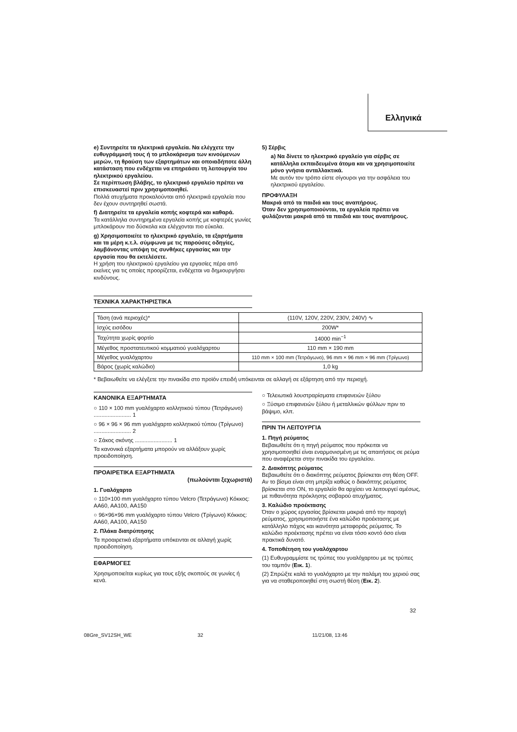Ελληνικά
e) Συντηρείτε τα ηλεκτρικά εργαλεία. Να ελέγχετε την ευθυγράμμισή τους ή το μπλοκάρισμα των κινούμενων μερών, τη θραύση των εξαρτημάτων και οποιαδήποτε άλλη κατάσταση που ενδέχεται να επηρεάσει τη λειτουργία του ηλεκτρικού εργαλείου.
Σε περίπτωση βλάβης, το ηλεκτρικό εργαλείο πρέπει να επισκευαστεί πριν χρησιμοποιηθεί.
Πολλά ατυχήματα προκαλούνται από ηλεκτρικά εργαλεία που δεν έχουν συντηρηθεί σωστά.
f) Διατηρείτε τα εργαλεία κοπής κοφτερά και καθαρά.
Τα κατάλληλα συντηρημένα εργαλεία κοπής με κοφτερές γωνίες μπλοκάρουν πιο δύσκολα και ελέγχονται πιο εύκολα.
g) Χρησιμοποιείτε το ηλεκτρικό εργαλείο, τα εξαρτήματα και τα μέρη κ.τ.λ. σύμφωνα με τις παρούσες οδηγίες, λαμβάνοντας υπόψη τις συνθήκες εργασίας και την εργασία που θα εκτελέσετε.
Η χρήση του ηλεκτρικού εργαλείου για εργασίες πέρα από εκείνες για τις οποίες προορίζεται, ενδέχεται να δημιουργήσει κινδύνους.
ΤΕΧΝΙΚΑ ΧΑΡΑΚΤΗΡΙΣΤΙΚΑ
5) Σέρβις
a) Να δίνετε το ηλεκτρικό εργαλείο για σέρβις σε κατάλληλα εκπαιδευμένα άτομα και να χρησιμοποιείτε μόνο γνήσια ανταλλακτικά.
Με αυτόν τον τρόπο είστε σίγουροι για την ασφάλεια του ηλεκτρικού εργαλείου.
ΠΡΟΦΥΛΑΞΗ
Μακριά από τα παιδιά και τους αναπήρους.
Όταν δεν χρησιμοποιούνται, τα εργαλεία πρέπει να φυλάζονται μακριά από τα παιδιά και τους αναπήρους.
| Τάση (ανά περιοχές)* | (110V, 120V, 220V, 230V, 240V) ∿ |
| Ισχύς εισόδου | 200W* |
| Ταχύτητα χωρίς φορτίο | 14000 min<sup>−1</sup> |
| Μέγεθος προστατευτικού κομματιού γυαλόχαρτου | 110 mm × 190 mm |
| Μέγεθος γυαλόχαρτου | 110 mm × 100 mm (Τετράγωνο), 96 mm × 96 mm × 96 mm (Τρίγωνο) |
| Βάρος (χωρίς καλώδιο) | 1,0 kg |
* Βεβαιωθείτε να ελέγξετε την πινακίδα στο προϊόν επειδή υπόκεινται σε αλλαγή σε εξάρτηση από την περιοχή.
ΚΑΝΟΝΙΚΑ ΕΞΑΡΤΗΜΑΤΑ
○ 110 × 100 mm γυαλόχαρτο κολλητικού τύπου (Τετράγωνο) ........................ 1
○ 96 × 96 × 96 mm γυαλόχαρτο κολλητικού τύπου (Τρίγωνο) ........................ 2
○ Σάκος σκόνης ........................ 1
Τα κανονικά εξαρτήματα μπορούν να αλλάξουν χωρίς προειδοποίηση.
ΠΡΟΑΙΡΕΤΙΚΑ ΕΞΑΡΤΗΜΑΤΑ
(πωλούνται ξεχωριστά)
1. Γυαλόχαρτο
○ 110×100 mm γυαλόχαρτο τύπου Velcro (Τετράγωνο) Κόκκος: AA60, AA100, AA150
○ 96×96×96 mm γυαλόχαρτο τύπου Velcro (Τρίγωνο) Κόκκος: AA60, AA100, AA150
2. Πλάκα διατρύπησης
Τα προαιρετικά εξαρτήματα υπόκεινται σε αλλαγή χωρίς προειδοποίηση.
ΕΦΑΡΜΟΓΕΣ
Χρησιμοποιείται κυρίως για τους εξής σκοπούς σε γωνίες ή κενά.
○ Τελειωτικά λουστραρίσματα επιφανειών ξύλου
○ Ξύσιμο επιφανειών ξύλου ή μεταλλικών φύλλων πριν το βάψιμο, κλπ.
ΠΡΙΝ ΤΗ ΛΕΙΤΟΥΡΓΙΑ
1. Πηγή ρεύματος
Βεβαιωθείτε ότι η πηγή ρεύματος που πρόκειται να χρησιμοποιηθεί είναι εναρμονισμένη με τις απαιτήσεις σε ρεύμα που αναφέρεται στην πινακίδα του εργαλείου.
2. Διακόπτης ρεύματος
Βεβαιωθείτε ότι ο διακόπτης ρεύματος βρίσκεται στη θέση OFF. Αν το βίσμα είναι στη μπρίζα καθώς ο διακόπτης ρεύματος βρίσκεται στο ON, το εργαλείο θα αρχίσει να λειτουργεί αμέσως, με πιθανότητα πρόκλησης σοβαρού ατυχήματος.
3. Καλώδιο προέκτασης
Όταν ο χώρος εργασίας βρίσκεται μακριά από την παροχή ρεύματος, χρησιμοποιήστε ένα καλώδιο προέκτασης με κατάλληλο πάχος και ικανότητα μεταφοράς ρεύματος. Το καλώδιο προέκτασης πρέπει να είναι τόσο κοντό όσο είναι πρακτικά δυνατό.
4. Τοποθέτηση του γυαλόχαρτου
(1) Ευθυγραμμίστε τις τρύπες του γυαλόχαρτου με τις τρύπες του ταμπόν (Εικ. 1).
(2) Σπρώξτε καλά το γυαλόχαρτο με την παλάμη του χεριού σας για να σταθεροποιηθεί στη σωστή θέση (Εικ. 2).
32
08Gre_SV12SH_WE 32 11/21/08, 13:46